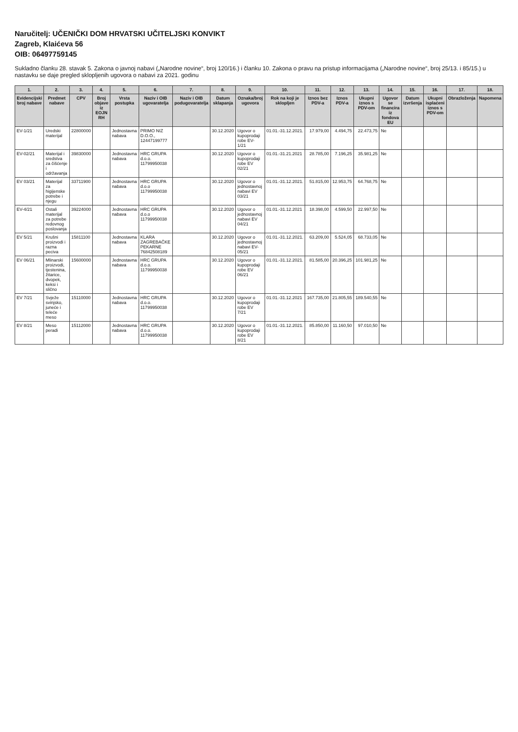Naručitelj: UČENIČKI DOM HRVATSKI UČITELJSKI KONVIKT
Zagreb, Klaićeva 56
OIB: 06497759145
Sukladno članku 28. stavak 5. Zakona o javnoj nabavi („Narodne novine“, broj 120/16.) i članku 10. Zakona o pravu na pristup informacijama („Narodne novine“, broj 25/13. i 85/15.) u nastavku se daje pregled sklopljenih ugovora o nabavi za 2021. godinu
| 1. | 2. | 3. | 4. | 5. | 6. | 7. | 8. | 9. | 10. | 11. | 12. | 13. | 14. | 15. | 16. | 17. | 18. |
| --- | --- | --- | --- | --- | --- | --- | --- | --- | --- | --- | --- | --- | --- | --- | --- | --- | --- |
| Evidencijski broj nabave | Predmet nabave | CPV | Broj objave iz EOJN RH | Vrsta postupka | Naziv i OIB ugovaratelja | Naziv i OIB podugovaratelja | Datum sklapanja | Oznaka/broj ugovora | Rok na koji je sklopljen | Iznos bez PDV-a | Iznos PDV-a | Ukupni iznos s PDV-om | Ugovor se financira iz fondova EU | Datum izvršenja | Ukupni isplaćeni iznos s PDV-om | Obrazloženja | Napomena |
| EV-1/21 | Uredski materijal | 22800000 | | Jednostavna nabava | PRIMO NIZ D.O.O., 12447199777 | | 30.12.2020 | Ugovor o kupoprodaji robe EV-1/21 | 01.01.-31.12.2021. | 17.979,00 | 4.494,75 | 22.473,75 | Ne | | | | |
| EV-02/21 | Materijal i sredstva za čišćenje i održavanja | 39830000 | | Jednostavna nabava | HRC GRUPA d.o.o. 11799950038 | | 30.12.2020 | Ugovor o kupoprodaji robe EV 02/21 | 01.01.-31.21.2021 | 28.785,00 | 7.196,25 | 35.981,25 | Ne | | | | |
| EV 03/21 | Materijal za higijenske potrebe i njegu | 33711900 | | Jednostavna nabava | HRC GRUPA d.o.o 11799950038 | | 30.12.2020 | Ugovor o jednostavnoj nabavi EV 03/21 | 01.01.-31.12.2021. | 51.815,00 | 12.953,75 | 64.768,75 | Ne | | | | |
| EV-4/21 | Ostali materijal za potrebe redovnog poslovanja | 39224000 | | Jednostavna nabava | HRC GRUPA d.o.o 11799950038 | | 30.12.2020 | Ugovor o jednostavnoj nabavi EV 04/21 | 01.01.-31.12.2021 | 18.398,00 | 4.599,50 | 22.997,50 | Ne | | | | |
| EV 5/21 | Krušni proizvodi i razna peciva | 15811100 | | Jednostavna nabava | KLARA ZAGREBAČKE PEKARNE 76842508189 | | 30.12.2020 | Ugovor o jednostavnoj nabavi EV-05/21 | 01.01.-31.12.2021. | 63.209,00 | 5.524,05 | 68.733,05 | Ne | | | | |
| EV 06/21 | Mlinarski proizvodi, tjestenina, žitarice, dvopek, keksi i slično | 15600000 | | Jednostavna nabava | HRC GRUPA d.o.o. 11799950038 | | 30.12.2020 | Ugovor o kupoprodaji robe EV 06/21 | 01.01.-31.12.2021. | 81.585,00 | 20.396,25 | 101.981,25 | Ne | | | | |
| EV 7/21 | Svježe svinjsko, juneće i teleće meso | 15110000 | | Jednostavna nabava | HRC GRUPA d.o.o. 11799950038 | | 30.12.2020 | Ugovor o kupoprodaji robe EV 7/21 | 01.01.-31.12.2021 | 167.735,00 | 21.805,55 | 189.540,55 | Ne | | | | |
| EV 8/21 | Meso peradi | 15112000 | | Jednostavna nabava | HRC GRUPA d.o.o. 11799950038 | | 30.12.2020 | Ugovor o kupoprodaji robe EV 8/21 | 01.01.-31.12.2021. | 85.850,00 | 11.160,50 | 97.010,50 | Ne | | | | |